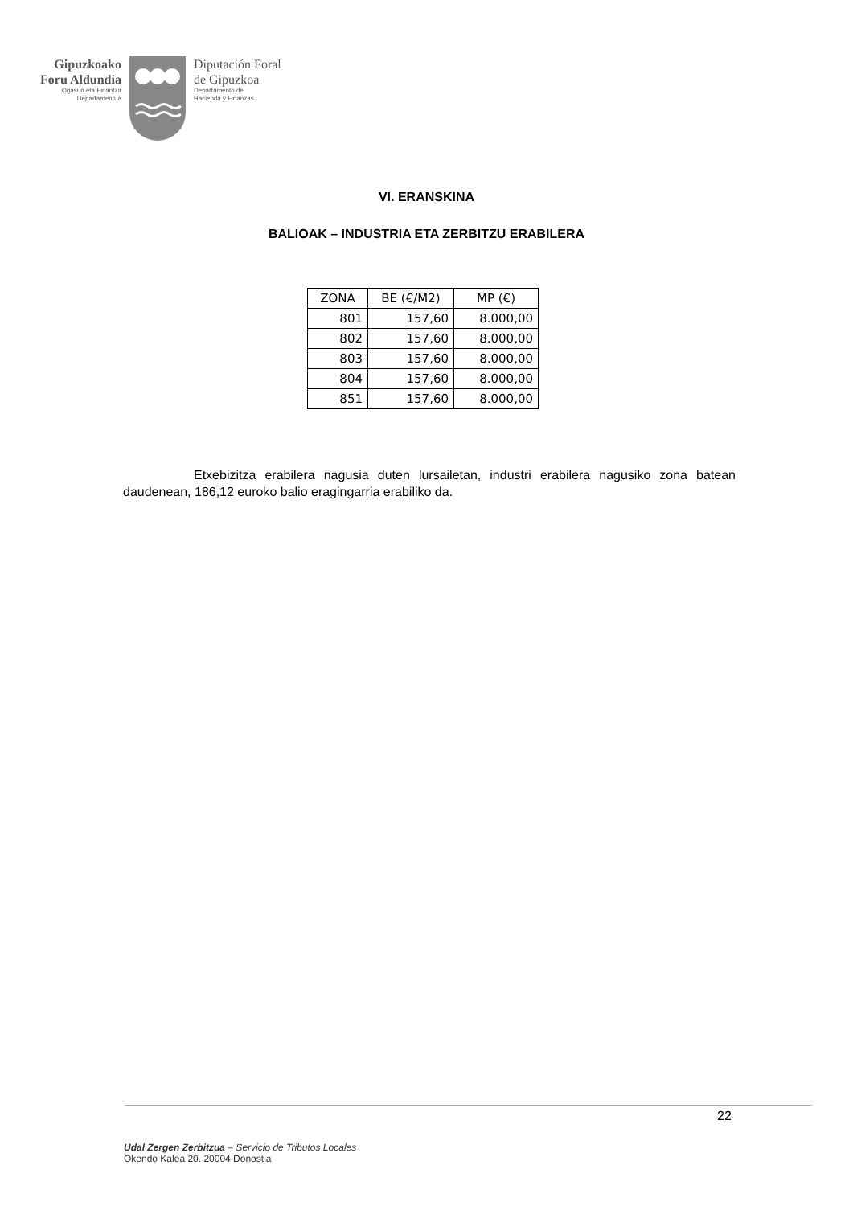Gipuzkoako
Foru Aldundia
Ogasun eta Finantza
Departamentua
Diputación Foral
de Gipuzkoa
Departamento de
Hacienda y Finanzas
VI. ERANSKINA
BALIOAK – INDUSTRIA ETA ZERBITZU ERABILERA
| ZONA | BE (€/M2) | MP (€) |
| --- | --- | --- |
| 801 | 157,60 | 8.000,00 |
| 802 | 157,60 | 8.000,00 |
| 803 | 157,60 | 8.000,00 |
| 804 | 157,60 | 8.000,00 |
| 851 | 157,60 | 8.000,00 |
Etxebizitza erabilera nagusia duten lursailetan, industri erabilera nagusiko zona batean daudenean, 186,12 euroko balio eragingarria erabiliko da.
22
Udal Zergen Zerbitzua – Servicio de Tributos Locales
Okendo Kalea 20. 20004 Donostia